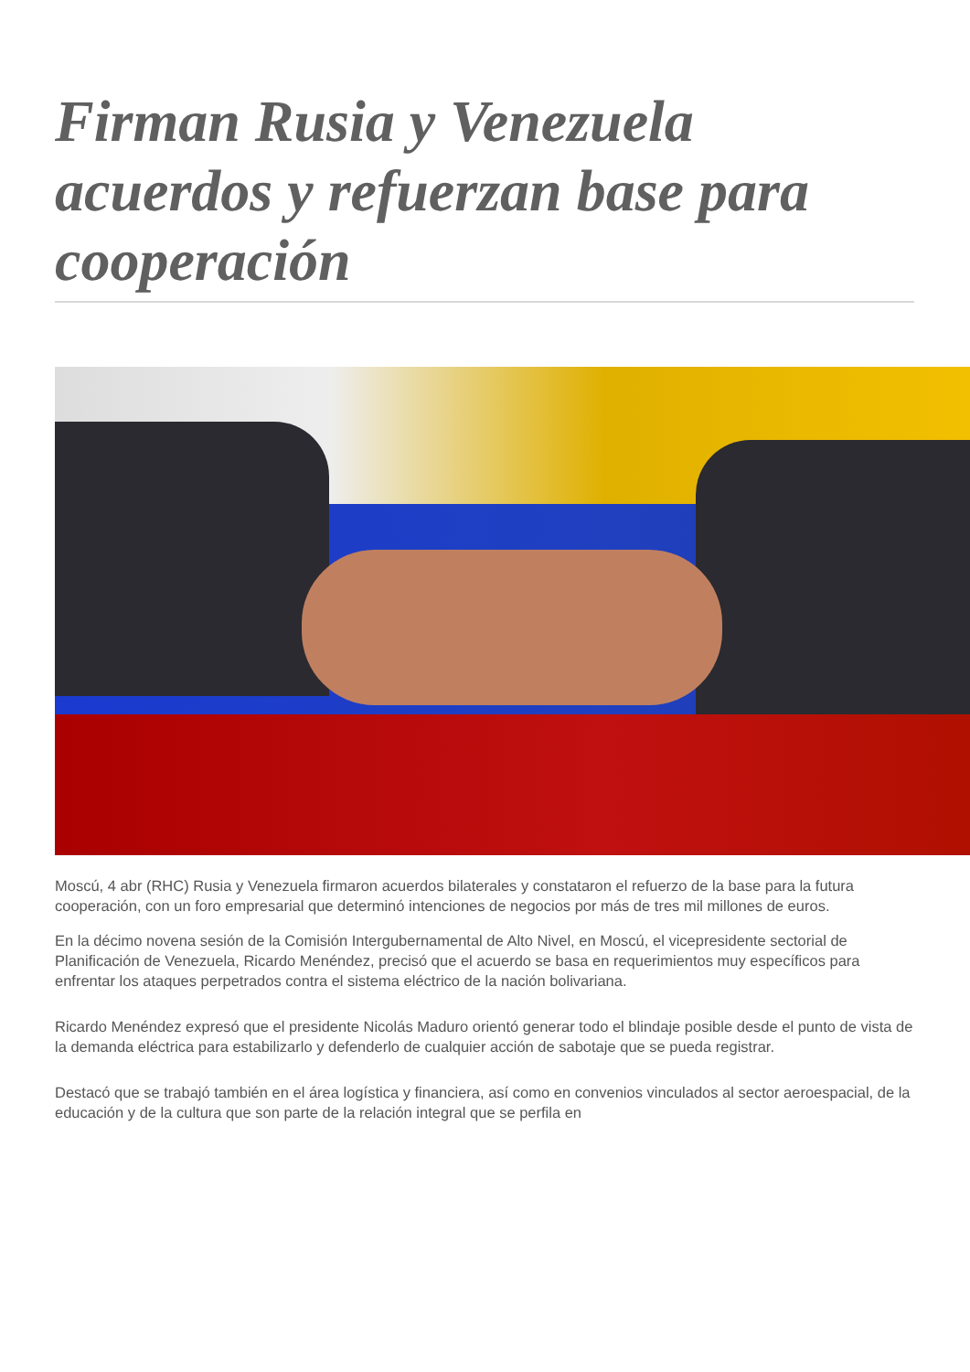Firman Rusia y Venezuela acuerdos y refuerzan base para cooperación
Moscú, 4 abr (RHC) Rusia y Venezuela firmaron acuerdos bilaterales y constataron el refuerzo de la base para la futura cooperación, con un foro empresarial que determinó intenciones de negocios por más de tres mil millones de euros.
En la décimo novena sesión de la Comisión Intergubernamental de Alto Nivel, en Moscú, el vicepresidente sectorial de Planificación de Venezuela, Ricardo Menéndez, precisó que el acuerdo se basa en requerimientos muy específicos para enfrentar los ataques perpetrados contra el sistema eléctrico de la nación bolivariana.
Ricardo Menéndez expresó que el presidente Nicolás Maduro orientó generar todo el blindaje posible desde el punto de vista de la demanda eléctrica para estabilizarlo y defenderlo de cualquier acción de sabotaje que se pueda registrar.
Destacó que se trabajó también en el área logística y financiera, así como en convenios vinculados al sector aeroespacial, de la educación y de la cultura que son parte de la relación integral que se perfila en